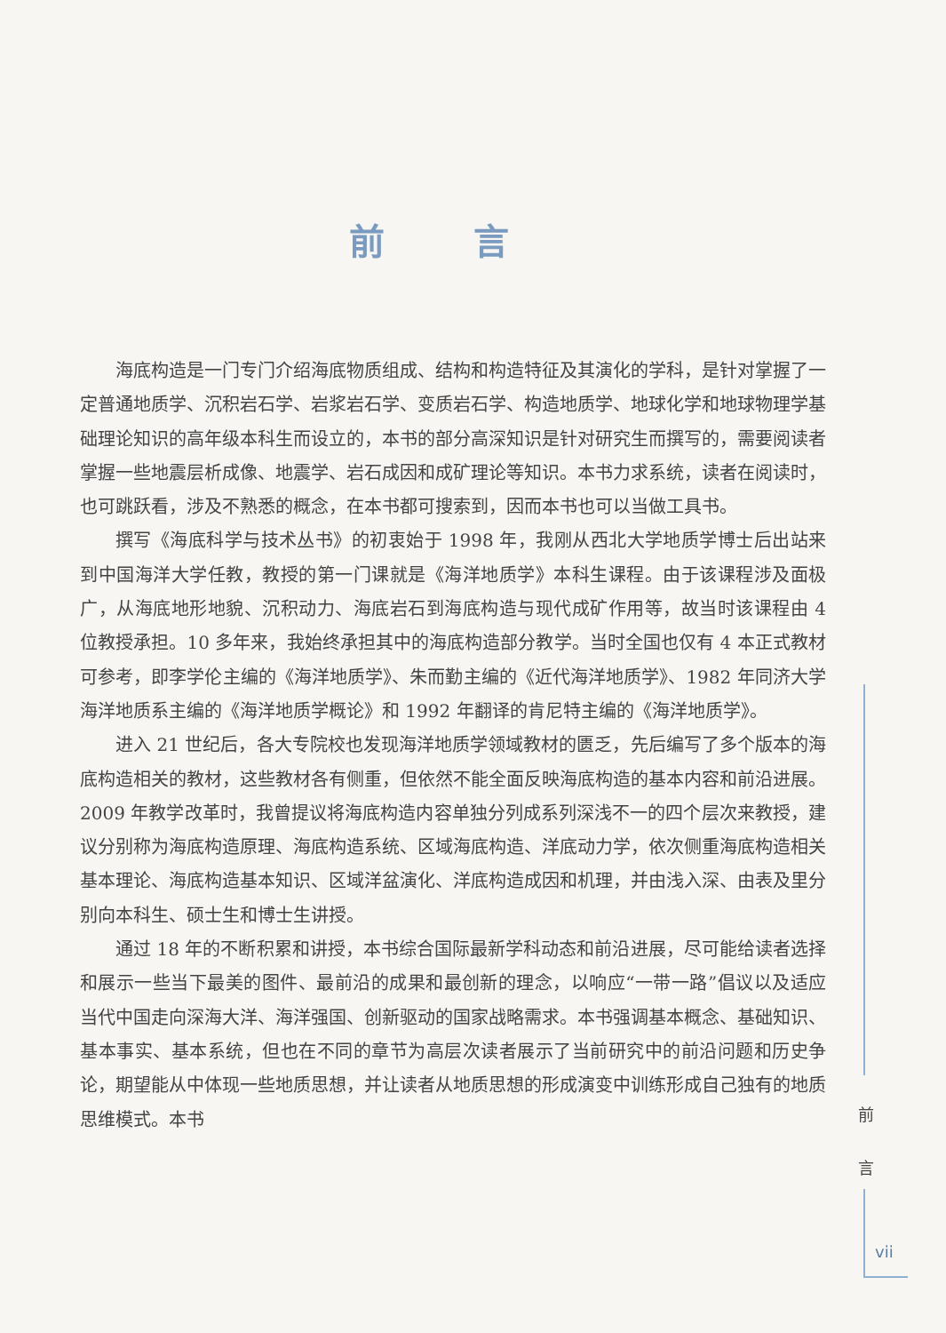前言
海底构造是一门专门介绍海底物质组成、结构和构造特征及其演化的学科，是针对掌握了一定普通地质学、沉积岩石学、岩浆岩石学、变质岩石学、构造地质学、地球化学和地球物理学基础理论知识的高年级本科生而设立的，本书的部分高深知识是针对研究生而撰写的，需要阅读者掌握一些地震层析成像、地震学、岩石成因和成矿理论等知识。本书力求系统，读者在阅读时，也可跳跃看，涉及不熟悉的概念，在本书都可搜索到，因而本书也可以当做工具书。
撰写《海底科学与技术丛书》的初衷始于 1998 年，我刚从西北大学地质学博士后出站来到中国海洋大学任教，教授的第一门课就是《海洋地质学》本科生课程。由于该课程涉及面极广，从海底地形地貌、沉积动力、海底岩石到海底构造与现代成矿作用等，故当时该课程由 4 位教授承担。10 多年来，我始终承担其中的海底构造部分教学。当时全国也仅有 4 本正式教材可参考，即李学伦主编的《海洋地质学》、朱而勤主编的《近代海洋地质学》、1982 年同济大学海洋地质系主编的《海洋地质学概论》和 1992 年翻译的肯尼特主编的《海洋地质学》。
进入 21 世纪后，各大专院校也发现海洋地质学领域教材的匮乏，先后编写了多个版本的海底构造相关的教材，这些教材各有侧重，但依然不能全面反映海底构造的基本内容和前沿进展。2009 年教学改革时，我曾提议将海底构造内容单独分列成系列深浅不一的四个层次来教授，建议分别称为海底构造原理、海底构造系统、区域海底构造、洋底动力学，依次侧重海底构造相关基本理论、海底构造基本知识、区域洋盆演化、洋底构造成因和机理，并由浅入深、由表及里分别向本科生、硕士生和博士生讲授。
通过 18 年的不断积累和讲授，本书综合国际最新学科动态和前沿进展，尽可能给读者选择和展示一些当下最美的图件、最前沿的成果和最创新的理念，以响应“一带一路”倡议以及适应当代中国走向深海大洋、海洋强国、创新驱动的国家战略需求。本书强调基本概念、基础知识、基本事实、基本系统，但也在不同的章节为高层次读者展示了当前研究中的前沿问题和历史争论，期望能从中体现一些地质思想，并让读者从地质思想的形成演变中训练形成自己独有的地质思维模式。本书
前
言
vii